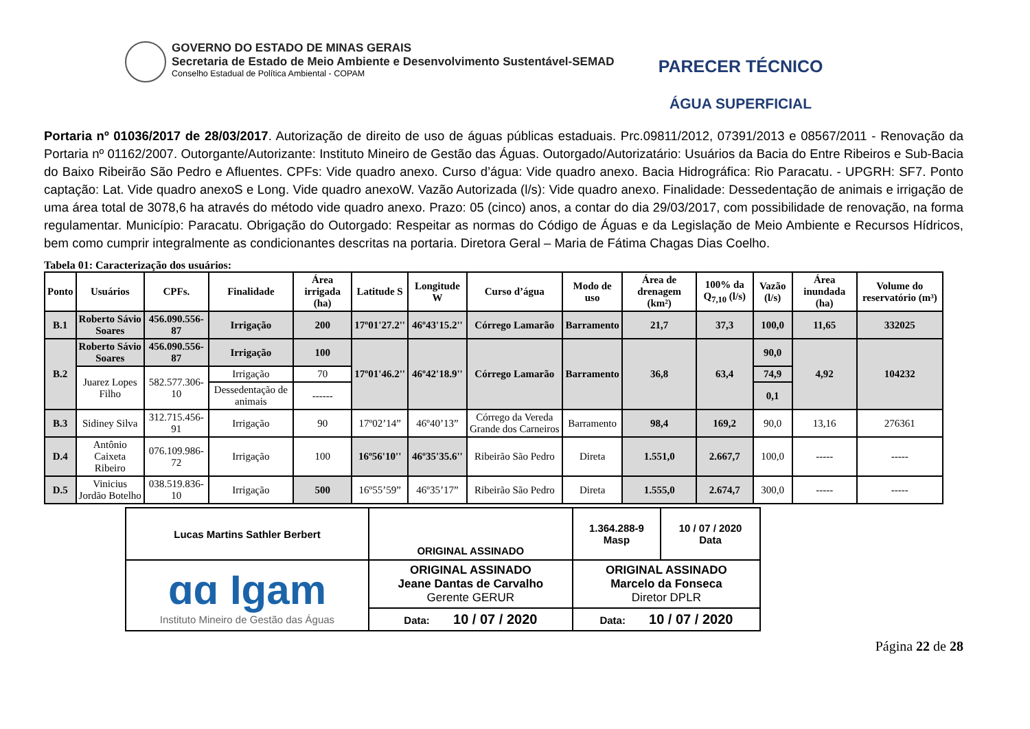GOVERNO DO ESTADO DE MINAS GERAIS
Secretaria de Estado de Meio Ambiente e Desenvolvimento Sustentável-SEMAD
Conselho Estadual de Política Ambiental - COPAM
PARECER TÉCNICO
ÁGUA SUPERFICIAL
Portaria nº 01036/2017 de 28/03/2017. Autorização de direito de uso de águas públicas estaduais. Prc.09811/2012, 07391/2013 e 08567/2011 - Renovação da Portaria nº 01162/2007. Outorgante/Autorizante: Instituto Mineiro de Gestão das Águas. Outorgado/Autorizatário: Usuários da Bacia do Entre Ribeiros e Sub-Bacia do Baixo Ribeirão São Pedro e Afluentes. CPFs: Vide quadro anexo. Curso d’água: Vide quadro anexo. Bacia Hidrográfica: Rio Paracatu. - UPGRH: SF7. Ponto captação: Lat. Vide quadro anexoS e Long. Vide quadro anexoW. Vazão Autorizada (l/s): Vide quadro anexo. Finalidade: Dessedentação de animais e irrigação de uma área total de 3078,6 ha através do método vide quadro anexo. Prazo: 05 (cinco) anos, a contar do dia 29/03/2017, com possibilidade de renovação, na forma regulamentar. Município: Paracatu. Obrigação do Outorgado: Respeitar as normas do Código de Águas e da Legislação de Meio Ambiente e Recursos Hídricos, bem como cumprir integralmente as condicionantes descritas na portaria. Diretora Geral – Maria de Fátima Chagas Dias Coelho.
Tabela 01: Caracterização dos usuários:
| Ponto | Usuários | CPFs. | Finalidade | Área irrigada (ha) | Latitude S | Longitude W | Curso d’água | Modo de uso | Área de drenagem (km²) | 100% da Q<sub>7,10</sub> (l/s) | Vazão (l/s) | Área inundada (ha) | Volume do reservatório (m³) |
| --- | --- | --- | --- | --- | --- | --- | --- | --- | --- | --- | --- | --- | --- |
| B.1 | Roberto Sávio Soares | 456.090.556-87 | Irrigação | 200 | 17º01'27.2'' | 46º43'15.2'' | Córrego Lamarão | Barramento | 21,7 | 37,3 | 100,0 | 11,65 | 332025 |
| B.2 | Roberto Sávio Soares | 456.090.556-87 | Irrigação | 100 | 17º01'46.2'' | 46º42'18.9'' | Córrego Lamarão | Barramento | 36,8 | 63,4 | 90,0 | 4,92 | 104232 |
| | Juarez Lopes Filho | 582.577.306-10 | Irrigação | 70 | | | | | | | 74,9 | | |
| | | | Dessedentação de animais | ------ | | | | | | | 0,1 | | |
| B.3 | Sidiney Silva | 312.715.456-91 | Irrigação | 90 | 17º02’14” | 46º40’13” | Córrego da Vereda Grande dos Carneiros | Barramento | 98,4 | 169,2 | 90,0 | 13,16 | 276361 |
| D.4 | Antônio Caixeta Ribeiro | 076.109.986-72 | Irrigação | 100 | 16º56'10'' | 46º35'35.6'' | Ribeirão São Pedro | Direta | 1.551,0 | 2.667,7 | 100,0 | ----- | ----- |
| D.5 | Vinicius Jordão Botelho | 038.519.836-10 | Irrigação | 500 | 16º55’59” | 46º35’17” | Ribeirão São Pedro | Direta | 1.555,0 | 2.674,7 | 300,0 | ----- | ----- |
| Lucas Martins Sathler Berbert | ORIGINAL ASSINADO | 1.364.288-9 Masp | 10 / 07 / 2020 Data |
| ɑɑ Igam Instituto Mineiro de Gestão das Águas | ORIGINAL ASSINADO Jeane Dantas de Carvalho Gerente GERUR | ORIGINAL ASSINADO Marcelo da Fonseca Diretor DPLR | |
| | Data: 10 / 07 / 2020 | Data: 10 / 07 / 2020 | |
Página 22 de 28